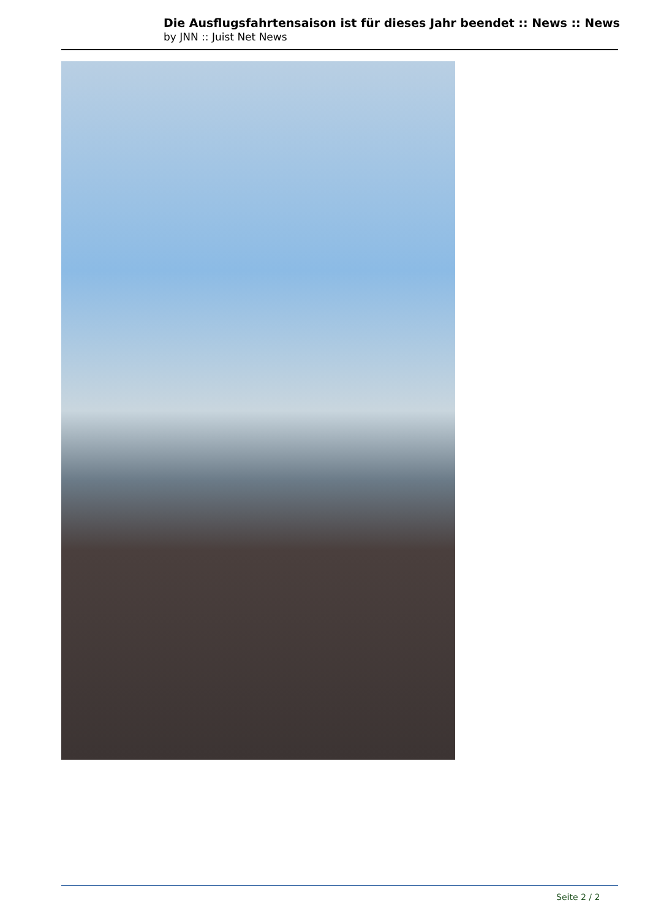Die Ausflugsfahrtensaison ist für dieses Jahr beendet :: News :: News
by JNN :: Juist Net News
Seite 2 / 2